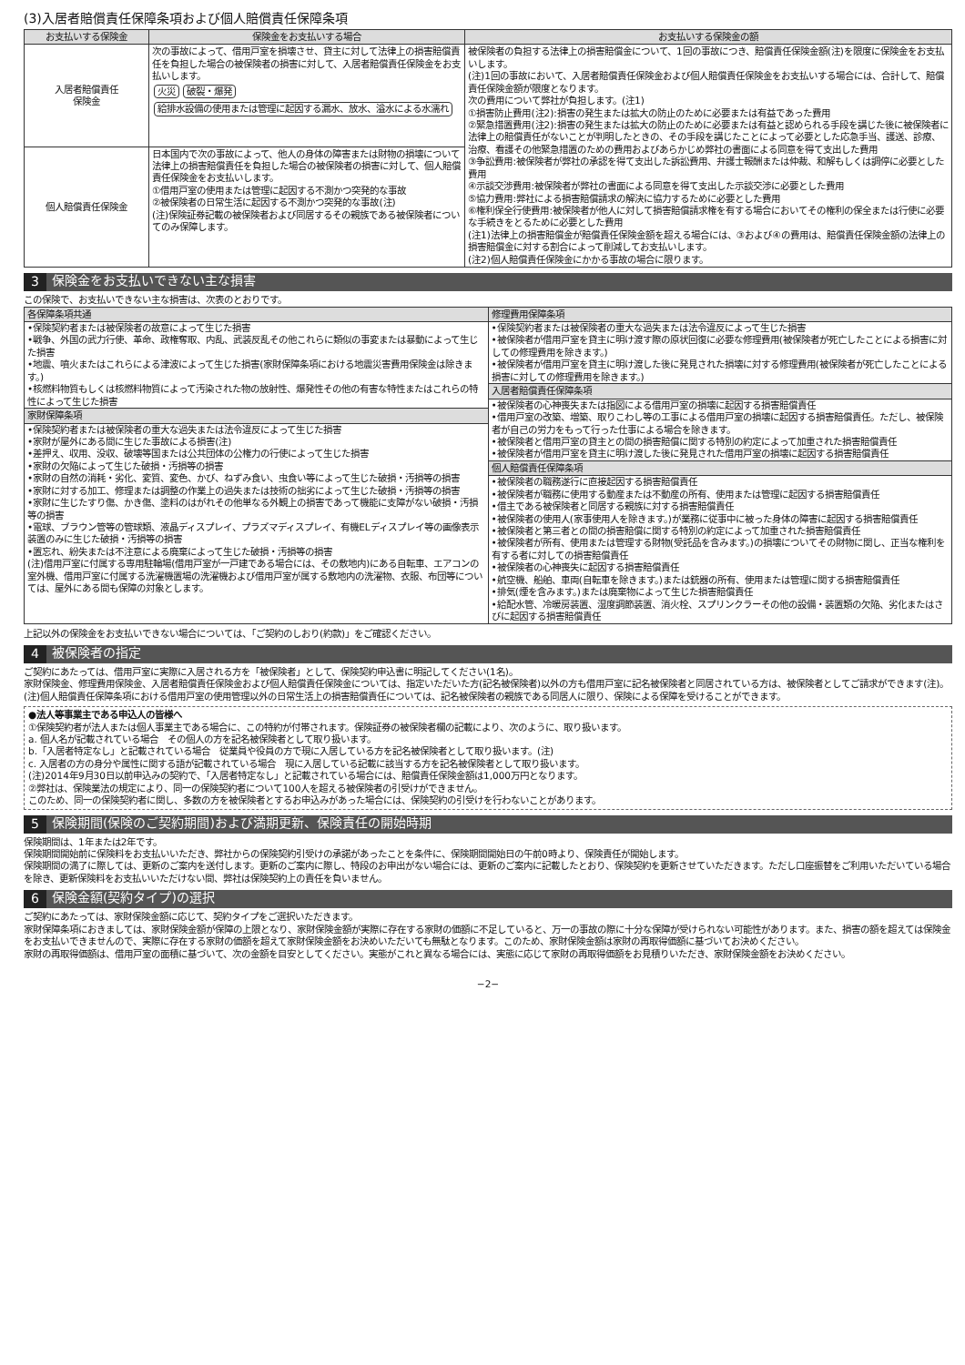(3)入居者賠償責任保障条項および個人賠償責任保障条項
| お支払いする保険金 | 保険金をお支払いする場合 | お支払いする保険金の額 |
| --- | --- | --- |
| 入居者賠償責任 保険金 | 次の事故によって、借用戸室を損壊させ、貸主に対して法律上の損害賠償責任を負担した場合の被保険者の損害に対して、入居者賠償責任保険金をお支払いします。 火災 破裂・爆発 給排水設備の使用または管理に起因する漏水、放水、溢水による水濡れ | 被保険者の負担する法律上の損害賠償金について、1回の事故につき、賠償責任保険金額(注)を限度に保険金をお支払いします。 (注)1回の事故において、入居者賠償責任保険金および個人賠償責任保険金をお支払いする場合には、合計して、賠償責任保険金額が限度となります。 次の費用について弊社が負担します。(注1) ①損害防止費用(注2):損害の発生または拡大の防止のために必要または有益であった費用 ②緊急措置費用(注2):損害の発生または拡大の防止のために必要または有益と認められる手段を講じた後に被保険者に法律上の賠償責任がないことが判明したときの、その手段を講じたことによって必要とした応急手当、護送、診療、治療、看護その他緊急措置のための費用およびあらかじめ弊社の書面による同意を得て支出した費用 ③争訟費用:被保険者が弊社の承認を得て支出した訴訟費用、弁護士報酬または仲裁、和解もしくは調停に必要とした費用 ④示談交渉費用:被保険者が弊社の書面による同意を得て支出した示談交渉に必要とした費用 ⑤協力費用:弊社による損害賠償請求の解決に協力するために必要とした費用 ⑥権利保全行使費用:被保険者が他人に対して損害賠償請求権を有する場合においてその権利の保全または行使に必要な手続きをとるために必要とした費用 (注1)法律上の損害賠償金が賠償責任保険金額を超える場合には、③および④の費用は、賠償責任保険金額の法律上の損害賠償金に対する割合によって削減してお支払いします。 (注2)個人賠償責任保険金にかかる事故の場合に限ります。 |
| 個人賠償責任保険金 | 日本国内で次の事故によって、他人の身体の障害または財物の損壊について法律上の損害賠償責任を負担した場合の被保険者の損害に対して、個人賠償責任保険金をお支払いします。 ①借用戸室の使用または管理に起因する不測かつ突発的な事故 ②被保険者の日常生活に起因する不測かつ突発的な事故(注) (注)保険証券記載の被保険者および同居するその親族である被保険者についてのみ保障します。 | |
3 保険金をお支払いできない主な損害
この保険で、お支払いできない主な損害は、次表のとおりです。
| 各保障条項共通 •保険契約者または被保険者の故意によって生じた損害 •戦争、外国の武力行使、革命、政権奪取、内乱、武装反乱その他これらに類似の事変または暴動によって生じた損害 •地震、噴火またはこれらによる津波によって生じた損害(家財保障条項における地震災害費用保険金は除きます。) •核燃料物質もしくは核燃料物質によって汚染された物の放射性、爆発性その他の有害な特性またはこれらの特性によって生じた損害 家財保障条項 •保険契約者または被保険者の重大な過失または法令違反によって生じた損害 •家財が屋外にある間に生じた事故による損害(注) •差押え、収用、没収、破壊等国または公共団体の公権力の行使によって生じた損害 •家財の欠陥によって生じた破損・汚損等の損害 •家財の自然の消耗・劣化、変質、変色、かび、ねずみ食い、虫食い等によって生じた破損・汚損等の損害 •家財に対する加工、修理または調整の作業上の過失または技術の拙劣によって生じた破損・汚損等の損害 •家財に生じたすり傷、かき傷、塗料のはがれその他単なる外観上の損害であって機能に支障がない破損・汚損等の損害 •電球、ブラウン管等の管球類、液晶ディスプレイ、プラズマディスプレイ、有機ELディスプレイ等の画像表示装置のみに生じた破損・汚損等の損害 •置忘れ、紛失または不注意による廃棄によって生じた破損・汚損等の損害 (注)借用戸室に付属する専用駐輪場(借用戸室が一戸建である場合には、その敷地内)にある自転車、エアコンの室外機、借用戸室に付属する洗濯機置場の洗濯機および借用戸室が属する敷地内の洗濯物、衣服、布団等については、屋外にある間も保障の対象とします。 | 修理費用保障条項 •保険契約者または被保険者の重大な過失または法令違反によって生じた損害 •被保険者が借用戸室を貸主に明け渡す際の原状回復に必要な修理費用(被保険者が死亡したことによる損害に対しての修理費用を除きます。) •被保険者が借用戸室を貸主に明け渡した後に発見された損壊に対する修理費用(被保険者が死亡したことによる損害に対しての修理費用を除きます。) 入居者賠償責任保障条項 •被保険者の心神喪失または指図による借用戸室の損壊に起因する損害賠償責任 •借用戸室の改築、増築、取りこわし等の工事による借用戸室の損壊に起因する損害賠償責任。ただし、被保険者が自己の労力をもって行った仕事による場合を除きます。 •被保険者と借用戸室の貸主との間の損害賠償に関する特別の約定によって加重された損害賠償責任 •被保険者が借用戸室を貸主に明け渡した後に発見された借用戸室の損壊に起因する損害賠償責任 個人賠償責任保障条項 •被保険者の職務遂行に直接起因する損害賠償責任 •被保険者が職務に使用する動産または不動産の所有、使用または管理に起因する損害賠償責任 •借主である被保険者と同居する親族に対する損害賠償責任 •被保険者の使用人(家事使用人を除きます。)が業務に従事中に被った身体の障害に起因する損害賠償責任 •被保険者と第三者との間の損害賠償に関する特別の約定によって加重された損害賠償責任 •被保険者が所有、使用または管理する財物(受託品を含みます。)の損壊についてその財物に関し、正当な権利を有する者に対しての損害賠償責任 •被保険者の心神喪失に起因する損害賠償責任 •航空機、船舶、車両(自転車を除きます。)または銃器の所有、使用または管理に関する損害賠償責任 •排気(煙を含みます。)または廃棄物によって生じた損害賠償責任 •給配水管、冷暖房装置、湿度調節装置、消火栓、スプリンクラーその他の設備・装置類の欠陥、劣化またはさびに起因する損害賠償責任 |
上記以外の保険金をお支払いできない場合については、「ご契約のしおり(約款)」をご確認ください。
4 被保険者の指定
ご契約にあたっては、借用戸室に実際に入居される方を「被保険者」として、保険契約申込書に明記してください(1名)。
家財保険金、修理費用保険金、入居者賠償責任保険金および個人賠償責任保険金については、指定いただいた方(記名被保険者)以外の方も借用戸室に記名被保険者と同居されている方は、被保険者としてご請求ができます(注)。
(注)個人賠償責任保障条項における借用戸室の使用管理以外の日常生活上の損害賠償責任については、記名被保険者の親族である同居人に限り、保険による保障を受けることができます。
●法人等事業主である申込人の皆様へ
①保険契約者が法人または個人事業主である場合に、この特約が付帯されます。保険証券の被保険者欄の記載により、次のように、取り扱います。
a. 個人名が記載されている場合　その個人の方を記名被保険者として取り扱います。
b.「入居者特定なし」と記載されている場合　従業員や役員の方で現に入居している方を記名被保険者として取り扱います。(注)
c. 入居者の方の身分や属性に関する語が記載されている場合　現に入居している記載に該当する方を記名被保険者として取り扱います。
(注)2014年9月30日以前申込みの契約で、「入居者特定なし」と記載されている場合には、賠償責任保険金額は1,000万円となります。
②弊社は、保険業法の規定により、同一の保険契約者について100人を超える被保険者の引受けができません。
このため、同一の保険契約者に関し、多数の方を被保険者とするお申込みがあった場合には、保険契約の引受けを行わないことがあります。
5 保険期間(保険のご契約期間)および満期更新、保険責任の開始時期
保険期間は、1年または2年です。
保険期間開始前に保険料をお支払いいただき、弊社からの保険契約引受けの承諾があったことを条件に、保険期間開始日の午前0時より、保険責任が開始します。
保険期間の満了に際しては、更新のご案内を送付します。更新のご案内に際し、特段のお申出がない場合には、更新のご案内に記載したとおり、保険契約を更新させていただきます。ただし口座振替をご利用いただいている場合を除き、更新保険料をお支払いいただけない間、弊社は保険契約上の責任を負いません。
6 保険金額(契約タイプ)の選択
ご契約にあたっては、家財保険金額に応じて、契約タイプをご選択いただきます。
家財保障条項におきましては、家財保険金額が保障の上限となり、家財保険金額が実際に存在する家財の価額に不足していると、万一の事故の際に十分な保障が受けられない可能性があります。また、損害の額を超えては保険金をお支払いできませんので、実際に存在する家財の価額を超えて家財保険金額をお決めいただいても無駄となります。このため、家財保険金額は家財の再取得価額に基づいてお決めください。
家財の再取得価額は、借用戸室の面積に基づいて、次の金額を目安としてください。実態がこれと異なる場合には、実態に応じて家財の再取得価額をお見積りいただき、家財保険金額をお決めください。
−2−